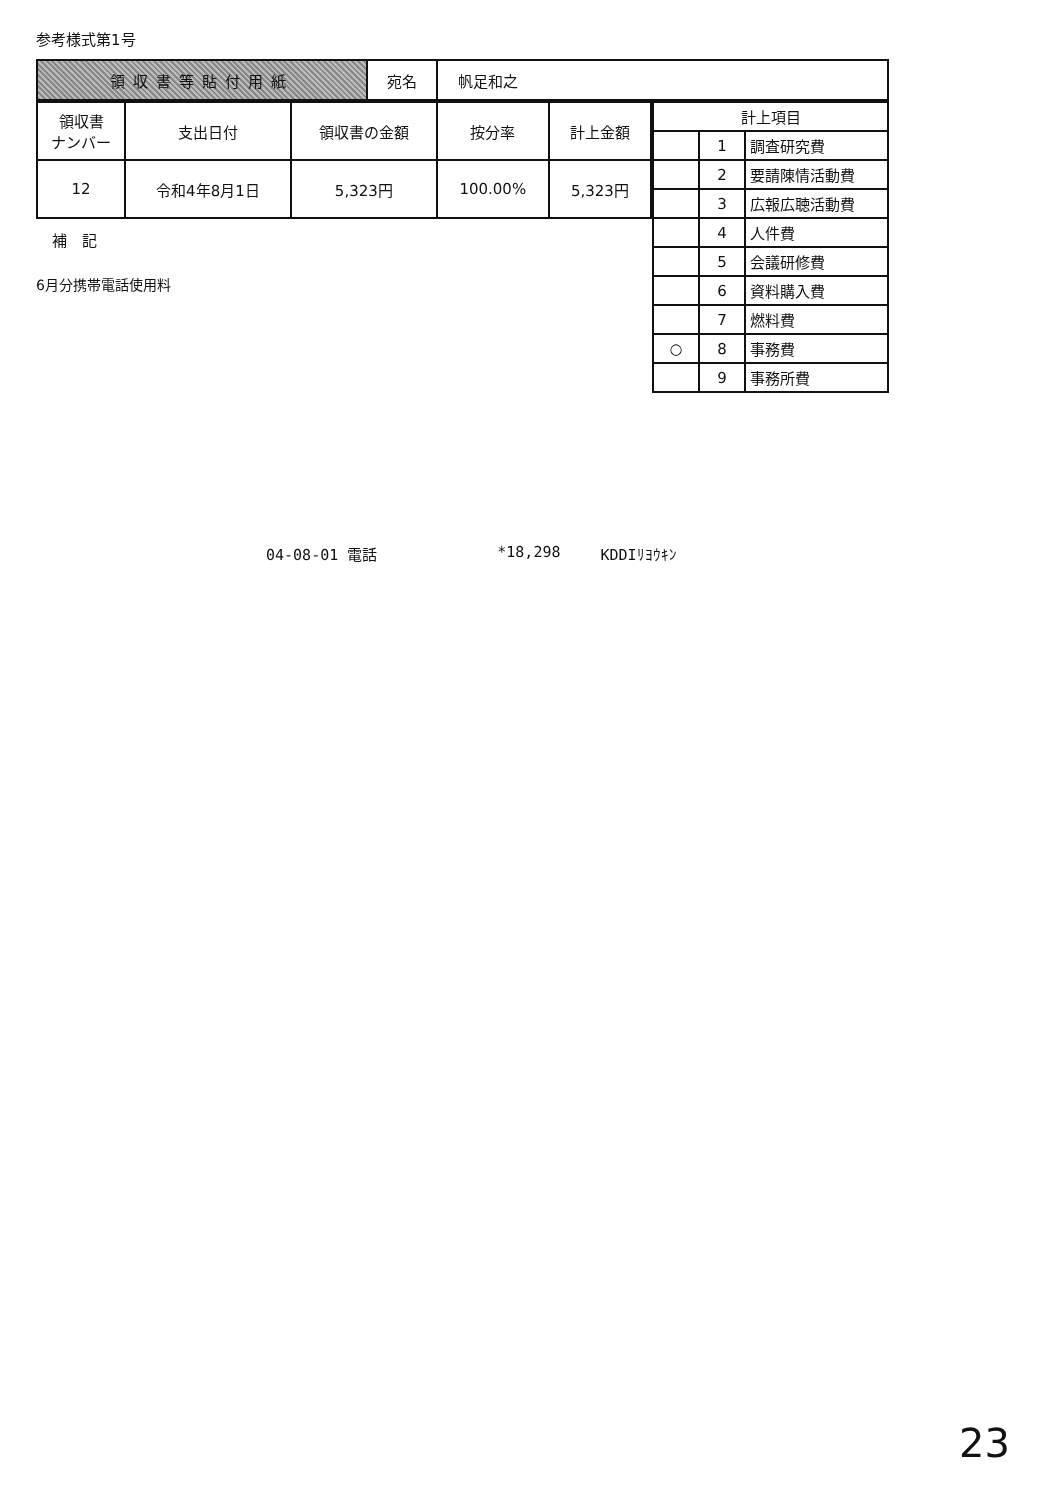参考様式第1号
| 領収書等貼付用紙 | 宛名 | 帆足和之 |
| 領収書 ナンバー | 支出日付 | 領収書の金額 | 按分率 | 計上金額 |
| --- | --- | --- | --- | --- |
| 12 | 令和4年8月1日 | 5,323円 | 100.00% | 5,323円 |
補　記
6月分携帯電話使用料
| 計上項目 | | |
| | 1 | 調査研究費 |
| | 2 | 要請陳情活動費 |
| | 3 | 広報広聴活動費 |
| | 4 | 人件費 |
| | 5 | 会議研修費 |
| | 6 | 資料購入費 |
| | 7 | 燃料費 |
| ○ | 8 | 事務費 |
| | 9 | 事務所費 |
04-08-01 電話 *18,298 KDDIﾘﾖｳｷﾝ
23